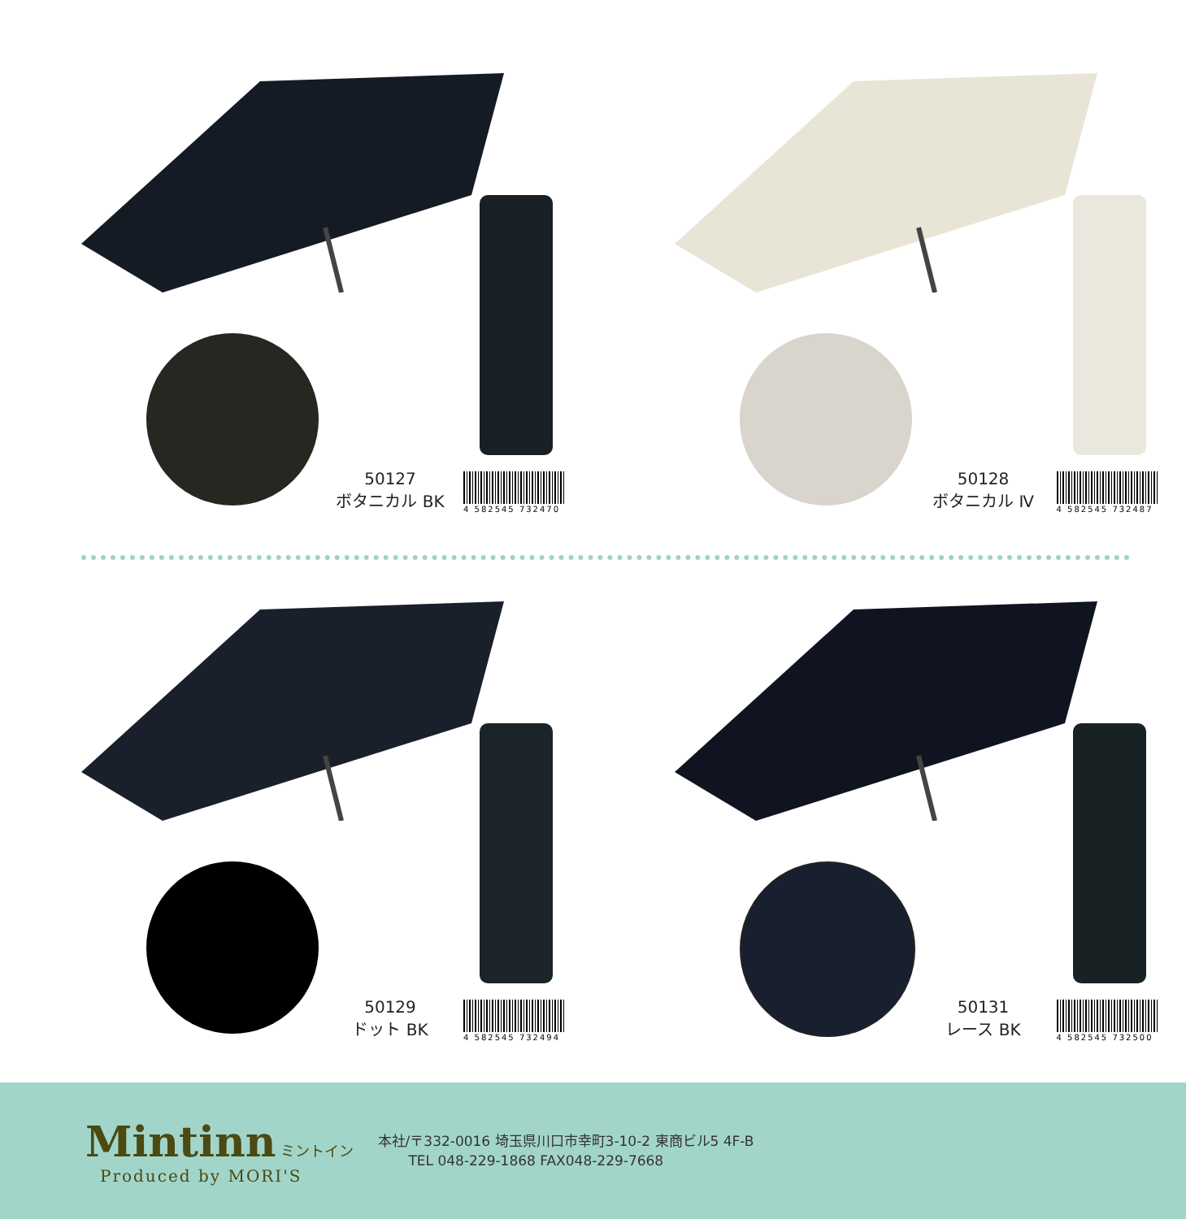50127
ボタニカル BK
4 582545 732470
50128
ボタニカル Ⅳ
4 582545 732487
50129
ドット BK
4 582545 732494
50131
レース BK
4 582545 732500
Mintinn ミントイン
Produced by MORI'S
本社/〒332-0016 埼玉県川口市幸町3-10-2 東商ビル5 4F-B
TEL 048-229-1868 FAX048-229-7668